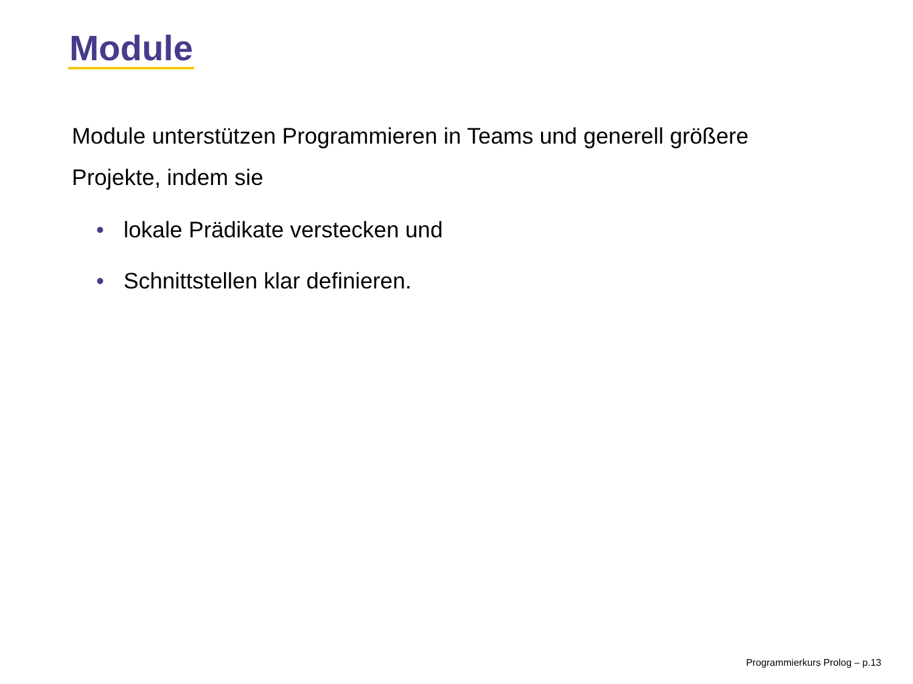Module
Module unterstützen Programmieren in Teams und generell größere Projekte, indem sie
• lokale Prädikate verstecken und
• Schnittstellen klar definieren.
Programmierkurs Prolog – p.13